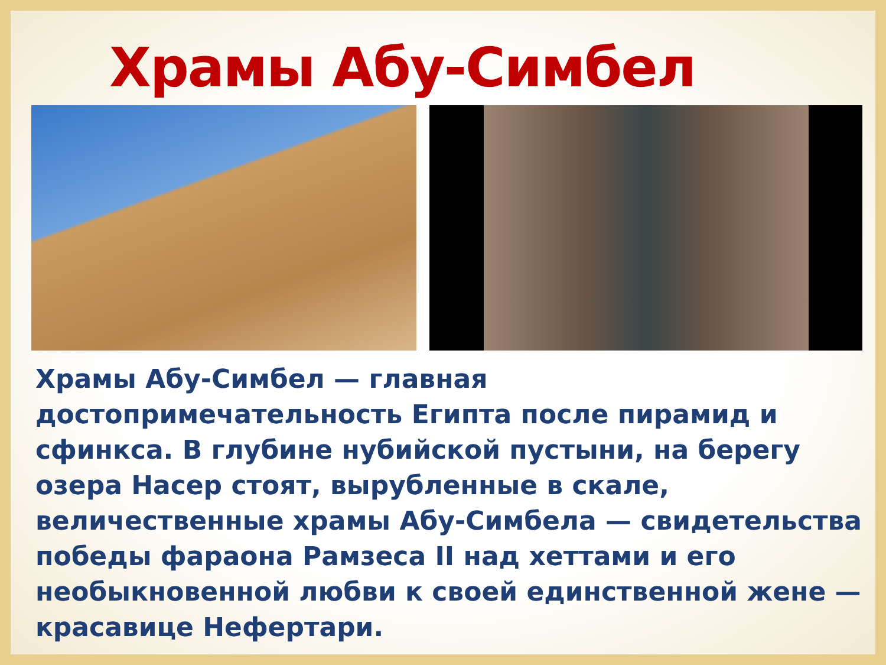Храмы Абу-Симбел
Храмы Абу-Симбел — главная
достопримечательность Египта после пирамид и сфинкса. В глубине нубийской пустыни, на берегу озера Насер стоят, вырубленные в скале, величественные храмы Абу-Симбела — свидетельства победы фараона Рамзеса II над хеттами и его необыкновенной любви к своей единственной жене — красавице Нефертари.